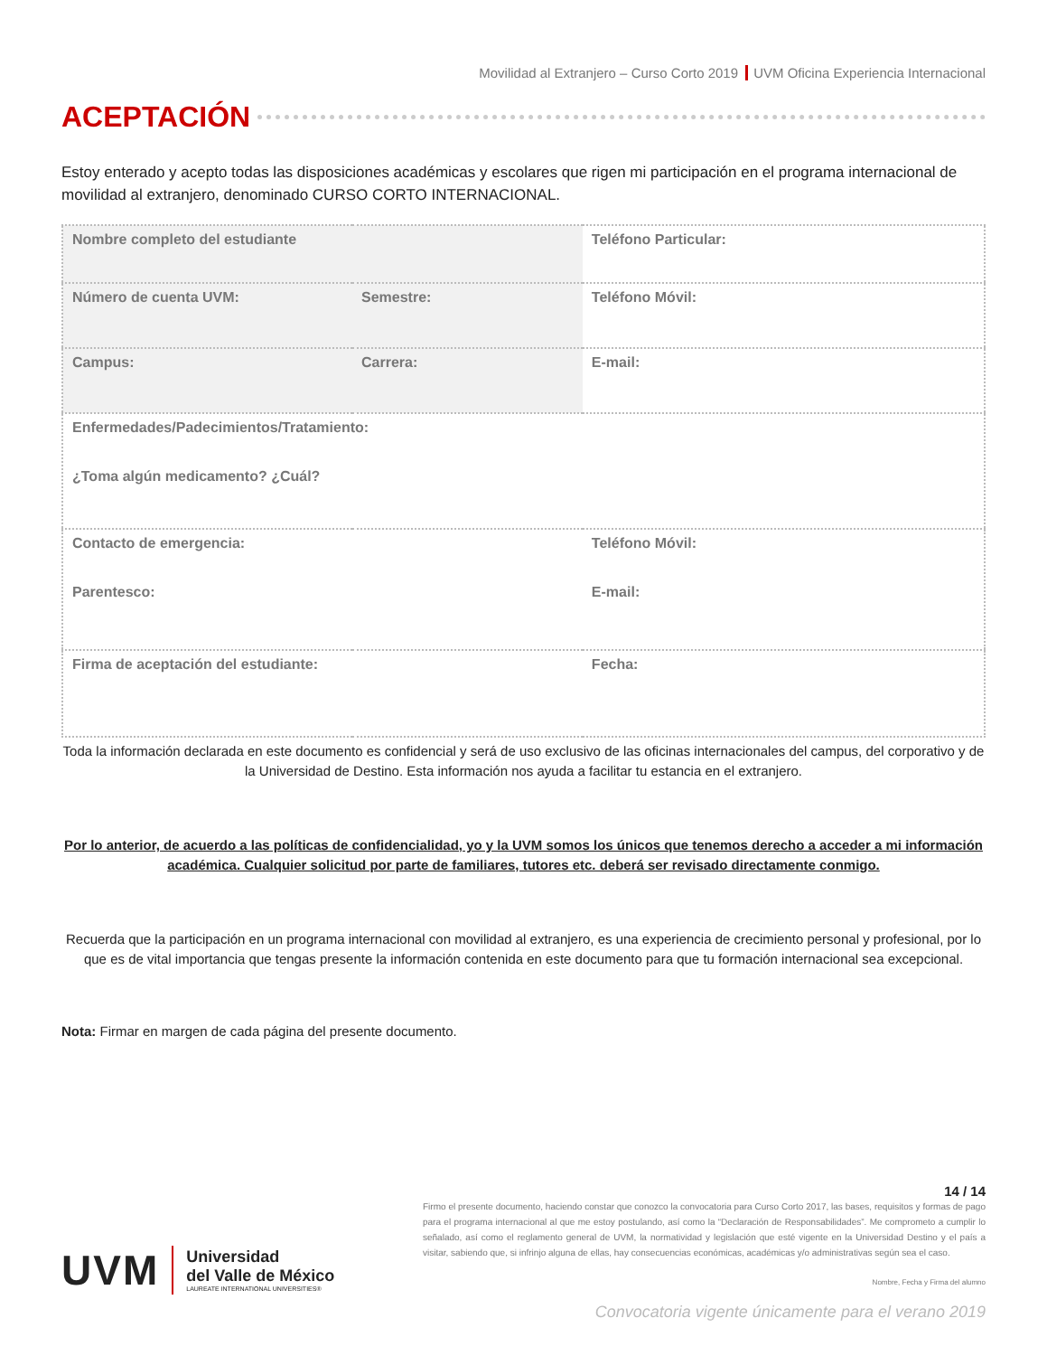Movilidad al Extranjero – Curso Corto 2019 UVM Oficina Experiencia Internacional
ACEPTACIÓN
Estoy enterado y acepto todas las disposiciones académicas y escolares que rigen mi participación en el programa internacional de movilidad al extranjero, denominado CURSO CORTO INTERNACIONAL.
| Nombre completo del estudiante | | Teléfono Particular: |
| Número de cuenta UVM: | Semestre: | Teléfono Móvil: |
| Campus: | Carrera: | E-mail: |
| Enfermedades/Padecimientos/Tratamiento: ¿Toma algún medicamento? ¿Cuál? | | |
| Contacto de emergencia: Parentesco: | | Teléfono Móvil: E-mail: |
| Firma de aceptación del estudiante: | | Fecha: |
Toda la información declarada en este documento es confidencial y será de uso exclusivo de las oficinas internacionales del campus, del corporativo y de la Universidad de Destino. Esta información nos ayuda a facilitar tu estancia en el extranjero.
Por lo anterior, de acuerdo a las políticas de confidencialidad, yo y la UVM somos los únicos que tenemos derecho a acceder a mi información académica. Cualquier solicitud por parte de familiares, tutores etc. deberá ser revisado directamente conmigo.
Recuerda que la participación en un programa internacional con movilidad al extranjero, es una experiencia de crecimiento personal y profesional, por lo que es de vital importancia que tengas presente la información contenida en este documento para que tu formación internacional sea excepcional.
Nota: Firmar en margen de cada página del presente documento.
UVM
Universidad
del Valle de México
LAUREATE INTERNATIONAL UNIVERSITIES®
14 / 14
Firmo el presente documento, haciendo constar que conozco la convocatoria para Curso Corto 2017, las bases, requisitos y formas de pago para el programa internacional al que me estoy postulando, así como la “Declaración de Responsabilidades”. Me comprometo a cumplir lo señalado, así como el reglamento general de UVM, la normatividad y legislación que esté vigente en la Universidad Destino y el país a visitar, sabiendo que, si infrinjo alguna de ellas, hay consecuencias económicas, académicas y/o administrativas según sea el caso.
Nombre, Fecha y Firma del alumno
Convocatoria vigente únicamente para el verano 2019